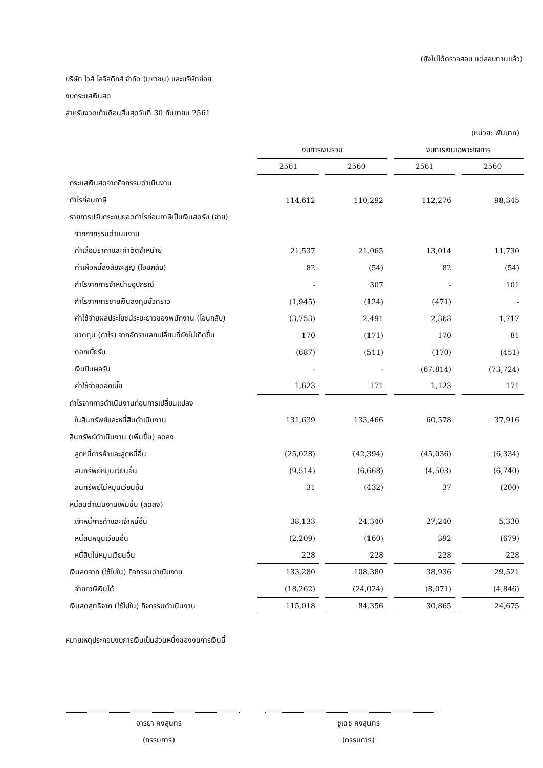(ยังไม่ได้ตรวจสอบ แต่สอบทานแล้ว)
บริษัท ไวส์ โลจิสติกส์ จำกัด (มหาชน) และบริษัทย่อย
งบกระแสเงินสด
สำหรับงวดเก้าเดือนสิ้นสุดวันที่ 30 กันยายน 2561
| (หน่วย: พันบาท) | | | | | | | |
| | งบการเงินรวม | | | | งบการเงินเฉพาะกิจการ | | |
| | 2561 | | 2560 | | 2561 | | 2560 |
| กระแสเงินสดจากกิจกรรมดำเนินงาน | | | | | | | |
| กำไรก่อนภาษี | 114,612 | | 110,292 | | 112,276 | | 98,345 |
| รายการปรับกระทบยอดกำไรก่อนภาษีเป็นเงินสดรับ (จ่าย) | | | | | | | |
| จากกิจกรรมดำเนินงาน | | | | | | | |
| ค่าเสื่อมราคาและค่าตัดจำหน่าย | 21,537 | | 21,065 | | 13,014 | | 11,730 |
| ค่าเผื่อหนี้สงสัยจะสูญ (โอนกลับ) | 82 | | (54) | | 82 | | (54) |
| กำไรจากการจำหน่ายอุปกรณ์ | - | | 307 | | - | | 101 |
| กำไรจากการขายเงินลงทุนชั่วคราว | (1,945) | | (124) | | (471) | | - |
| ค่าใช้จ่ายผลประโยชน์ระยะยาวของพนักงาน (โอนกลับ) | (3,753) | | 2,491 | | 2,368 | | 1,717 |
| ขาดทุน (กำไร) จากอัตราแลกเปลี่ยนที่ยังไม่เกิดขึ้น | 170 | | (171) | | 170 | | 81 |
| ดอกเบี้ยรับ | (687) | | (511) | | (170) | | (451) |
| เงินปันผลรับ | - | | - | | (67,814) | | (73,724) |
| ค่าใช้จ่ายดอกเบี้ย | 1,623 | | 171 | | 1,123 | | 171 |
| กำไรจากการดำเนินงานก่อนการเปลี่ยนแปลง | | | | | | | |
| ในสินทรัพย์และหนี้สินดำเนินงาน | 131,639 | | 133,466 | | 60,578 | | 37,916 |
| สินทรัพย์ดำเนินงาน (เพิ่มขึ้น) ลดลง | | | | | | | |
| ลูกหนี้การค้าและลูกหนี้อื่น | (25,028) | | (42,394) | | (45,036) | | (6,334) |
| สินทรัพย์หมุนเวียนอื่น | (9,514) | | (6,668) | | (4,503) | | (6,740) |
| สินทรัพย์ไม่หมุนเวียนอื่น | 31 | | (432) | | 37 | | (200) |
| หนี้สินดำเนินงานเพิ่มขึ้น (ลดลง) | | | | | | | |
| เจ้าหนี้การค้าและเจ้าหนี้อื่น | 38,133 | | 24,340 | | 27,240 | | 5,330 |
| หนี้สินหมุนเวียนอื่น | (2,209) | | (160) | | 392 | | (679) |
| หนี้สินไม่หมุนเวียนอื่น | 228 | | 228 | | 228 | | 228 |
| เงินสดจาก (ใช้ไปใน) กิจกรรมดำเนินงาน | 133,280 | | 108,380 | | 38,936 | | 29,521 |
| จ่ายภาษีเงินได้ | (18,262) | | (24,024) | | (8,071) | | (4,846) |
| เงินสดสุทธิจาก (ใช้ไปใน) กิจกรรมดำเนินงาน | 115,018 | | 84,356 | | 30,865 | | 24,675 |
หมายเหตุประกอบงบการเงินเป็นส่วนหนึ่งของงบการเงินนี้
อารยา คงสุนทร
(กรรมการ)
ชูเดช คงสุนทร
(กรรมการ)